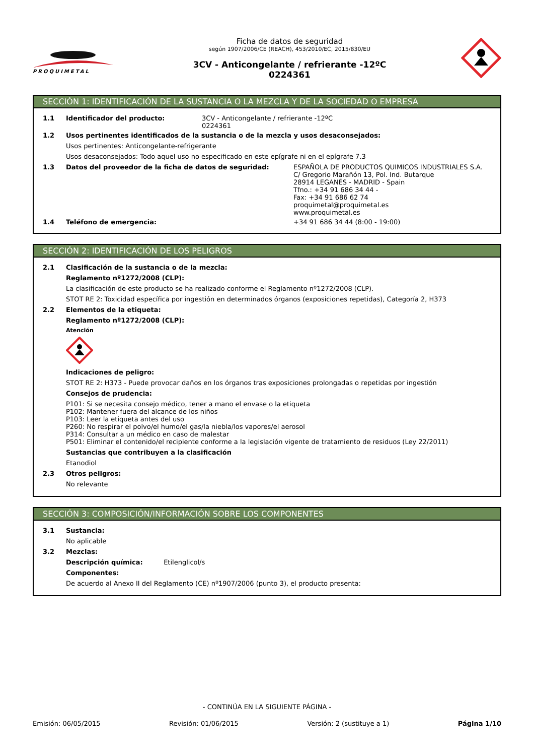PROQUIMETAL
Ficha de datos de seguridad
según 1907/2006/CE (REACH), 453/2010/EC, 2015/830/EU
3CV - Anticongelante / refrierante -12ºC
0224361
SECCIÓN 1: IDENTIFICACIÓN DE LA SUSTANCIA O LA MEZCLA Y DE LA SOCIEDAD O EMPRESA
1.1 Identificador del producto: 3CV - Anticongelante / refrierante -12ºC
0224361
1.2 Usos pertinentes identificados de la sustancia o de la mezcla y usos desaconsejados:
Usos pertinentes: Anticongelante-refrigerante
Usos desaconsejados: Todo aquel uso no especificado en este epígrafe ni en el epígrafe 7.3
1.3 Datos del proveedor de la ficha de datos de seguridad: ESPAÑOLA DE PRODUCTOS QUIMICOS INDUSTRIALES S.A.
C/ Gregorio Marañón 13, Pol. Ind. Butarque
28914 LEGANÉS - MADRID - Spain
Tfno.: +34 91 686 34 44 -
Fax: +34 91 686 62 74
proquimetal@proquimetal.es
www.proquimetal.es
1.4 Teléfono de emergencia: +34 91 686 34 44 (8:00 - 19:00)
SECCIÓN 2: IDENTIFICACIÓN DE LOS PELIGROS
2.1 Clasificación de la sustancia o de la mezcla:
Reglamento nº1272/2008 (CLP):
La clasificación de este producto se ha realizado conforme el Reglamento nº1272/2008 (CLP).
STOT RE 2: Toxicidad específica por ingestión en determinados órganos (exposiciones repetidas), Categoría 2, H373
2.2 Elementos de la etiqueta:
Reglamento nº1272/2008 (CLP):
Atención
Indicaciones de peligro:
STOT RE 2: H373 - Puede provocar daños en los órganos tras exposiciones prolongadas o repetidas por ingestión
Consejos de prudencia:
P101: Si se necesita consejo médico, tener a mano el envase o la etiqueta
P102: Mantener fuera del alcance de los niños
P103: Leer la etiqueta antes del uso
P260: No respirar el polvo/el humo/el gas/la niebla/los vapores/el aerosol
P314: Consultar a un médico en caso de malestar
P501: Eliminar el contenido/el recipiente conforme a la legislación vigente de tratamiento de residuos (Ley 22/2011)
Sustancias que contribuyen a la clasificación
Etanodiol
2.3 Otros peligros:
No relevante
SECCIÓN 3: COMPOSICIÓN/INFORMACIÓN SOBRE LOS COMPONENTES
3.1 Sustancia:
No aplicable
3.2 Mezclas:
Descripción química: Etilenglicol/s
Componentes:
De acuerdo al Anexo II del Reglamento (CE) nº1907/2006 (punto 3), el producto presenta:
- CONTINÚA EN LA SIGUIENTE PÁGINA -
Emisión: 06/05/2015 Revisión: 01/06/2015 Versión: 2 (sustituye a 1) Página 1/10